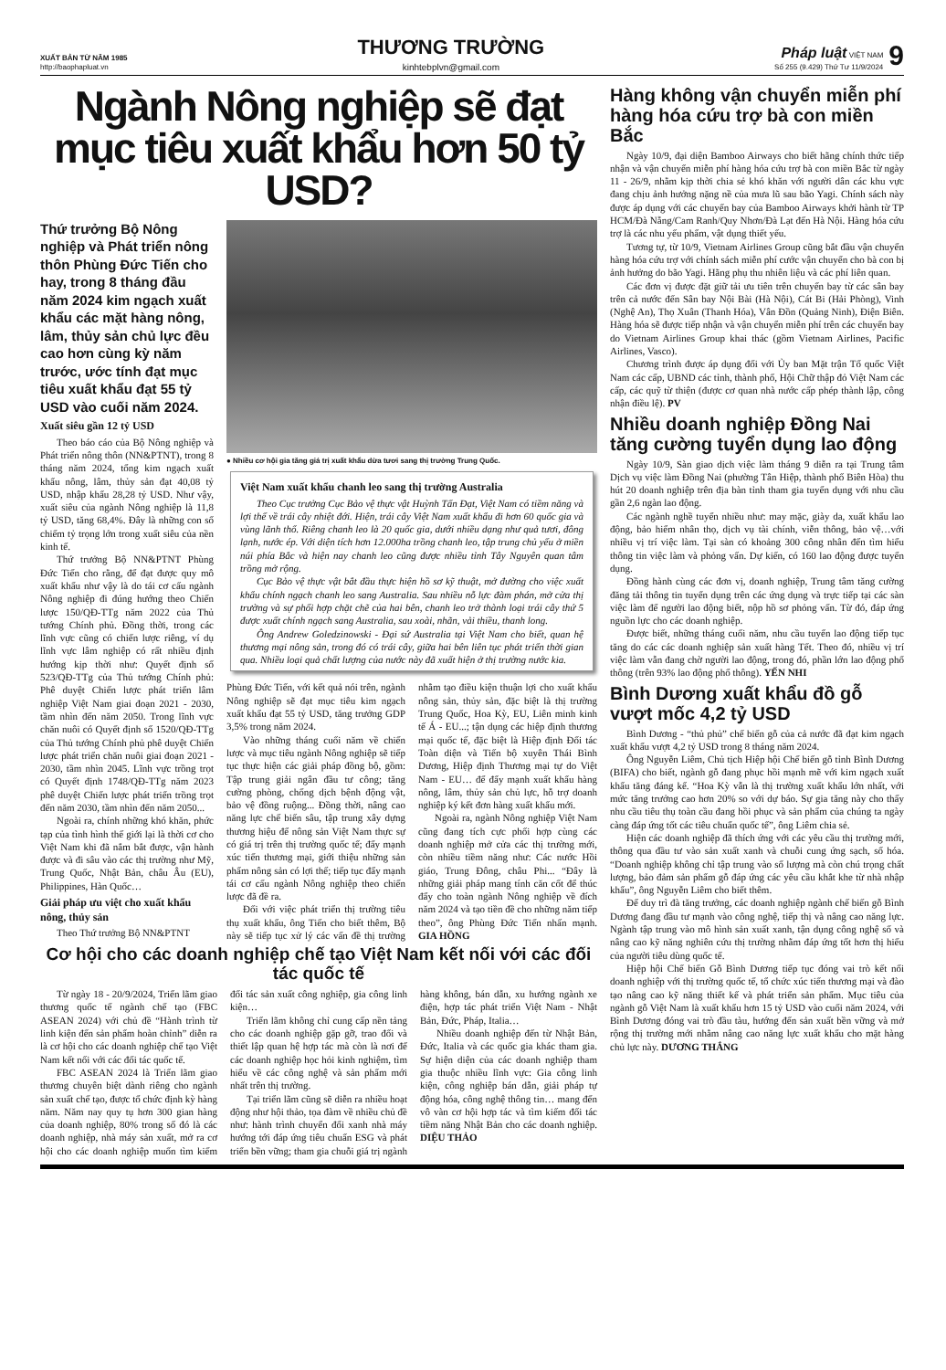XUẤT BẢN TỪ NĂM 1985
http://baophapluat.vn
THƯƠNG TRƯỜNG
kinhtebplvn@gmail.com
Pháp luật VIỆT NAM
Số 255 (9.429) Thứ Tư 11/9/2024
9
Ngành Nông nghiệp sẽ đạt mục tiêu xuất khẩu hơn 50 tỷ USD?
Thứ trưởng Bộ Nông nghiệp và Phát triển nông thôn Phùng Đức Tiến cho hay, trong 8 tháng đầu năm 2024 kim ngạch xuất khẩu các mặt hàng nông, lâm, thủy sản chủ lực đều cao hơn cùng kỳ năm trước, ước tính đạt mục tiêu xuất khẩu đạt 55 tỷ USD vào cuối năm 2024.
Xuất siêu gần 12 tỷ USD
Theo báo cáo của Bộ Nông nghiệp và Phát triển nông thôn (NN&PTNT), trong 8 tháng năm 2024, tổng kim ngạch xuất khẩu nông, lâm, thủy sản đạt 40,08 tỷ USD, nhập khẩu 28,28 tỷ USD. Như vậy, xuất siêu của ngành Nông nghiệp là 11,8 tỷ USD, tăng 68,4%. Đây là những con số chiếm tỷ trọng lớn trong xuất siêu của nền kinh tế.
Thứ trưởng Bộ NN&PTNT Phùng Đức Tiến cho rằng, để đạt được quy mô xuất khẩu như vậy là do tái cơ cấu ngành Nông nghiệp đi đúng hướng theo Chiến lược 150/QĐ-TTg năm 2022 của Thủ tướng Chính phủ. Đồng thời, trong các lĩnh vực cũng có chiến lược riêng, ví dụ lĩnh vực lâm nghiệp có rất nhiều định hướng kịp thời như: Quyết định số 523/QĐ-TTg của Thủ tướng Chính phủ: Phê duyệt Chiến lược phát triển lâm nghiệp Việt Nam giai đoạn 2021 - 2030, tầm nhìn đến năm 2050. Trong lĩnh vực chăn nuôi có Quyết định số 1520/QĐ-TTg của Thủ tướng Chính phủ phê duyệt Chiến lược phát triển chăn nuôi giai đoạn 2021 - 2030, tầm nhìn 2045. Lĩnh vực trồng trọt có Quyết định 1748/QĐ-TTg năm 2023 phê duyệt Chiến lược phát triển trồng trọt đến năm 2030, tầm nhìn đến năm 2050...
Ngoài ra, chính những khó khăn, phức tạp của tình hình thế giới lại là thời cơ cho Việt Nam khi đã nắm bắt được, vận hành được và đi sâu vào các thị trường như Mỹ, Trung Quốc, Nhật Bản, châu Âu (EU), Philippines, Hàn Quốc…
Giải pháp ưu việt cho xuất khẩu nông, thủy sản
Theo Thứ trưởng Bộ NN&PTNT
● Nhiều cơ hội gia tăng giá trị xuất khẩu dừa tươi sang thị trường Trung Quốc.
Việt Nam xuất khẩu chanh leo sang thị trường Australia
Theo Cục trưởng Cục Bảo vệ thực vật Huỳnh Tấn Đạt, Việt Nam có tiềm năng và lợi thế về trái cây nhiệt đới. Hiện, trái cây Việt Nam xuất khẩu đi hơn 60 quốc gia và vùng lãnh thổ. Riêng chanh leo là 20 quốc gia, dưới nhiều dạng như quả tươi, đông lạnh, nước ép. Với diện tích hơn 12.000ha trồng chanh leo, tập trung chủ yếu ở miền núi phía Bắc và hiện nay chanh leo cũng được nhiều tỉnh Tây Nguyên quan tâm trồng mở rộng.
Cục Bảo vệ thực vật bắt đầu thực hiện hồ sơ kỹ thuật, mở đường cho việc xuất khẩu chính ngạch chanh leo sang Australia. Sau nhiều nỗ lực đàm phán, mở cửa thị trường và sự phối hợp chặt chẽ của hai bên, chanh leo trở thành loại trái cây thứ 5 được xuất chính ngạch sang Australia, sau xoài, nhãn, vải thiều, thanh long.
Ông Andrew Goledzinowski - Đại sứ Australia tại Việt Nam cho biết, quan hệ thương mại nông sản, trong đó có trái cây, giữa hai bên liên tục phát triển thời gian qua. Nhiều loại quả chất lượng của nước này đã xuất hiện ở thị trường nước kia.
Phùng Đức Tiến, với kết quả nói trên, ngành Nông nghiệp sẽ đạt mục tiêu kim ngạch xuất khẩu đạt 55 tỷ USD, tăng trưởng GDP 3,5% trong năm 2024.
Vào những tháng cuối năm về chiến lược và mục tiêu ngành Nông nghiệp sẽ tiếp tục thực hiện các giải pháp đồng bộ, gồm: Tập trung giải ngân đầu tư công; tăng cường phòng, chống dịch bệnh động vật, bảo vệ đồng ruộng... Đồng thời, nâng cao năng lực chế biến sâu, tập trung xây dựng thương hiệu để nông sản Việt Nam thực sự có giá trị trên thị trường quốc tế; đẩy mạnh xúc tiến thương mại, giới thiệu những sản phẩm nông sản có lợi thế; tiếp tục đẩy mạnh tái cơ cấu ngành Nông nghiệp theo chiến lược đã đề ra.
Đối với việc phát triển thị trường tiêu thụ xuất khẩu, ông Tiến cho biết thêm, Bộ này sẽ tiếp tục xử lý các vấn đề thị trường nhằm tạo điều kiện thuận lợi cho xuất khẩu nông sản, thủy sản, đặc biệt là thị trường Trung Quốc, Hoa Kỳ, EU, Liên minh kinh tế Á - EU...; tận dụng các hiệp định thương mại quốc tế, đặc biệt là Hiệp định Đối tác Toàn diện và Tiến bộ xuyên Thái Bình Dương, Hiệp định Thương mại tự do Việt Nam - EU… để đẩy mạnh xuất khẩu hàng nông, lâm, thủy sản chủ lực, hỗ trợ doanh nghiệp ký kết đơn hàng xuất khẩu mới.
Ngoài ra, ngành Nông nghiệp Việt Nam cũng đang tích cực phối hợp cùng các doanh nghiệp mở cửa các thị trường mới, còn nhiều tiềm năng như: Các nước Hồi giáo, Trung Đông, châu Phi... “Đây là những giải pháp mang tính căn cốt để thúc đẩy cho toàn ngành Nông nghiệp về đích năm 2024 và tạo tiền đề cho những năm tiếp theo”, ông Phùng Đức Tiến nhấn mạnh. GIA HỒNG
Cơ hội cho các doanh nghiệp chế tạo Việt Nam kết nối với các đối tác quốc tế
Từ ngày 18 - 20/9/2024, Triển lãm giao thương quốc tế ngành chế tạo (FBC ASEAN 2024) với chủ đề “Hành trình từ linh kiện đến sản phẩm hoàn chỉnh” diễn ra là cơ hội cho các doanh nghiệp chế tạo Việt Nam kết nối với các đối tác quốc tế.
FBC ASEAN 2024 là Triển lãm giao thương chuyên biệt dành riêng cho ngành sản xuất chế tạo, được tổ chức định kỳ hàng năm. Năm nay quy tụ hơn 300 gian hàng của doanh nghiệp, 80% trong số đó là các doanh nghiệp, nhà máy sản xuất, mở ra cơ hội cho các doanh nghiệp muốn tìm kiếm đối tác sản xuất công nghiệp, gia công linh kiện…
Triển lãm không chỉ cung cấp nền tảng cho các doanh nghiệp gặp gỡ, trao đổi và thiết lập quan hệ hợp tác mà còn là nơi để các doanh nghiệp học hỏi kinh nghiệm, tìm hiểu về các công nghệ và sản phẩm mới nhất trên thị trường.
Tại triển lãm cũng sẽ diễn ra nhiều hoạt động như hội thảo, tọa đàm về nhiều chủ đề như: hành trình chuyển đổi xanh nhà máy hướng tới đáp ứng tiêu chuẩn ESG và phát triển bền vững; tham gia chuỗi giá trị ngành hàng không, bán dẫn, xu hướng ngành xe điện, hợp tác phát triển Việt Nam - Nhật Bản, Đức, Pháp, Italia…
Nhiều doanh nghiệp đến từ Nhật Bản, Đức, Italia và các quốc gia khác tham gia. Sự hiện diện của các doanh nghiệp tham gia thuộc nhiều lĩnh vực: Gia công linh kiện, công nghiệp bán dẫn, giải pháp tự động hóa, công nghệ thông tin… mang đến vô vàn cơ hội hợp tác và tìm kiếm đối tác tiềm năng Nhật Bản cho các doanh nghiệp. DIỆU THẢO
Hàng không vận chuyển miễn phí hàng hóa cứu trợ bà con miền Bắc
Ngày 10/9, đại diện Bamboo Airways cho biết hãng chính thức tiếp nhận và vận chuyển miễn phí hàng hóa cứu trợ bà con miền Bắc từ ngày 11 - 26/9, nhằm kịp thời chia sẻ khó khăn với người dân các khu vực đang chịu ảnh hưởng nặng nề của mưa lũ sau bão Yagi. Chính sách này được áp dụng với các chuyến bay của Bamboo Airways khởi hành từ TP HCM/Đà Nẵng/Cam Ranh/Quy Nhơn/Đà Lạt đến Hà Nội. Hàng hóa cứu trợ là các nhu yếu phẩm, vật dụng thiết yếu.
Tương tự, từ 10/9, Vietnam Airlines Group cũng bắt đầu vận chuyển hàng hóa cứu trợ với chính sách miễn phí cước vận chuyển cho bà con bị ảnh hưởng do bão Yagi. Hãng phụ thu nhiên liệu và các phí liên quan.
Các đơn vị được đặt giữ tải ưu tiên trên chuyến bay từ các sân bay trên cả nước đến Sân bay Nội Bài (Hà Nội), Cát Bi (Hải Phòng), Vinh (Nghệ An), Thọ Xuân (Thanh Hóa), Vân Đồn (Quảng Ninh), Điện Biên. Hàng hóa sẽ được tiếp nhận và vận chuyển miễn phí trên các chuyến bay do Vietnam Airlines Group khai thác (gồm Vietnam Airlines, Pacific Airlines, Vasco).
Chương trình được áp dụng đối với Ủy ban Mặt trận Tổ quốc Việt Nam các cấp, UBND các tỉnh, thành phố, Hội Chữ thập đỏ Việt Nam các cấp, các quỹ từ thiện (được cơ quan nhà nước cấp phép thành lập, công nhận điều lệ). PV
Nhiều doanh nghiệp Đồng Nai tăng cường tuyển dụng lao động
Ngày 10/9, Sàn giao dịch việc làm tháng 9 diễn ra tại Trung tâm Dịch vụ việc làm Đồng Nai (phường Tân Hiệp, thành phố Biên Hòa) thu hút 20 doanh nghiệp trên địa bàn tỉnh tham gia tuyển dụng với nhu cầu gần 2,6 ngàn lao động.
Các ngành nghề tuyển nhiều như: may mặc, giày da, xuất khẩu lao động, bảo hiểm nhân thọ, dịch vụ tài chính, viễn thông, bảo vệ…với nhiều vị trí việc làm. Tại sàn có khoảng 300 công nhân đến tìm hiểu thông tin việc làm và phỏng vấn. Dự kiến, có 160 lao động được tuyển dụng.
Đồng hành cùng các đơn vị, doanh nghiệp, Trung tâm tăng cường đăng tải thông tin tuyển dụng trên các ứng dụng và trực tiếp tại các sàn việc làm để người lao động biết, nộp hồ sơ phỏng vấn. Từ đó, đáp ứng nguồn lực cho các doanh nghiệp.
Được biết, những tháng cuối năm, nhu cầu tuyển lao động tiếp tục tăng do các các doanh nghiệp sản xuất hàng Tết. Theo đó, nhiều vị trí việc làm vẫn đang chờ người lao động, trong đó, phần lớn lao động phổ thông (trên 93% lao động phổ thông). YẾN NHI
Bình Dương xuất khẩu đồ gỗ vượt mốc 4,2 tỷ USD
Bình Dương - “thủ phủ” chế biến gỗ của cả nước đã đạt kim ngạch xuất khẩu vượt 4,2 tỷ USD trong 8 tháng năm 2024.
Ông Nguyễn Liêm, Chủ tịch Hiệp hội Chế biến gỗ tỉnh Bình Dương (BIFA) cho biết, ngành gỗ đang phục hồi mạnh mẽ với kim ngạch xuất khẩu tăng đáng kể. “Hoa Kỳ vẫn là thị trường xuất khẩu lớn nhất, với mức tăng trưởng cao hơn 20% so với dự báo. Sự gia tăng này cho thấy nhu cầu tiêu thụ toàn cầu đang hồi phục và sản phẩm của chúng ta ngày càng đáp ứng tốt các tiêu chuẩn quốc tế”, ông Liêm chia sẻ.
Hiện các doanh nghiệp đã thích ứng với các yêu cầu thị trường mới, thông qua đầu tư vào sản xuất xanh và chuỗi cung ứng sạch, số hóa. “Doanh nghiệp không chỉ tập trung vào số lượng mà còn chú trọng chất lượng, bảo đảm sản phẩm gỗ đáp ứng các yêu cầu khắt khe từ nhà nhập khẩu”, ông Nguyễn Liêm cho biết thêm.
Để duy trì đà tăng trưởng, các doanh nghiệp ngành chế biến gỗ Bình Dương đang đầu tư mạnh vào công nghệ, tiếp thị và nâng cao năng lực. Ngành tập trung vào mô hình sản xuất xanh, tận dụng công nghệ số và nâng cao kỹ năng nghiên cứu thị trường nhằm đáp ứng tốt hơn thị hiếu của người tiêu dùng quốc tế.
Hiệp hội Chế biến Gỗ Bình Dương tiếp tục đóng vai trò kết nối doanh nghiệp với thị trường quốc tế, tổ chức xúc tiến thương mại và đào tạo nâng cao kỹ năng thiết kế và phát triển sản phẩm. Mục tiêu của ngành gỗ Việt Nam là xuất khẩu hơn 15 tỷ USD vào cuối năm 2024, với Bình Dương đóng vai trò đầu tàu, hướng đến sản xuất bền vững và mở rộng thị trường mới nhằm nâng cao năng lực xuất khẩu cho mặt hàng chủ lực này. DƯƠNG THẮNG